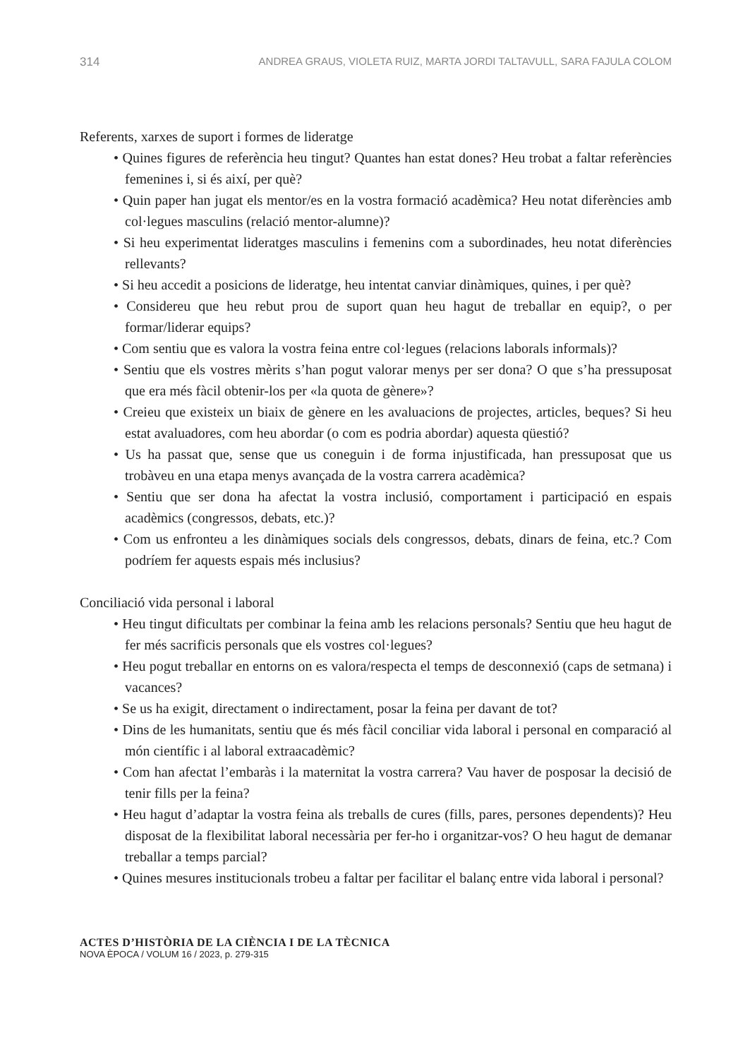314 ANDREA GRAUS, VIOLETA RUIZ, MARTA JORDI TALTAVULL, SARA FAJULA COLOM
Referents, xarxes de suport i formes de lideratge
• Quines figures de referència heu tingut? Quantes han estat dones? Heu trobat a faltar referències femenines i, si és així, per què?
• Quin paper han jugat els mentor/es en la vostra formació acadèmica? Heu notat diferències amb col·legues masculins (relació mentor-alumne)?
• Si heu experimentat lideratges masculins i femenins com a subordinades, heu notat diferències rellevants?
• Si heu accedit a posicions de lideratge, heu intentat canviar dinàmiques, quines, i per què?
• Considereu que heu rebut prou de suport quan heu hagut de treballar en equip?, o per formar/liderar equips?
• Com sentiu que es valora la vostra feina entre col·legues (relacions laborals informals)?
• Sentiu que els vostres mèrits s’han pogut valorar menys per ser dona? O que s’ha pressuposat que era més fàcil obtenir-los per «la quota de gènere»?
• Creieu que existeix un biaix de gènere en les avaluacions de projectes, articles, beques? Si heu estat avaluadores, com heu abordar (o com es podria abordar) aquesta qüestió?
• Us ha passat que, sense que us coneguin i de forma injustificada, han pressuposat que us trobàveu en una etapa menys avançada de la vostra carrera acadèmica?
• Sentiu que ser dona ha afectat la vostra inclusió, comportament i participació en espais acadèmics (congressos, debats, etc.)?
• Com us enfronteu a les dinàmiques socials dels congressos, debats, dinars de feina, etc.? Com podríem fer aquests espais més inclusius?
Conciliació vida personal i laboral
• Heu tingut dificultats per combinar la feina amb les relacions personals? Sentiu que heu hagut de fer més sacrificis personals que els vostres col·legues?
• Heu pogut treballar en entorns on es valora/respecta el temps de desconnexió (caps de setmana) i vacances?
• Se us ha exigit, directament o indirectament, posar la feina per davant de tot?
• Dins de les humanitats, sentiu que és més fàcil conciliar vida laboral i personal en comparació al món científic i al laboral extraacadèmic?
• Com han afectat l’embaràs i la maternitat la vostra carrera? Vau haver de posposar la decisió de tenir fills per la feina?
• Heu hagut d’adaptar la vostra feina als treballs de cures (fills, pares, persones dependents)? Heu disposat de la flexibilitat laboral necessària per fer-ho i organitzar-vos? O heu hagut de demanar treballar a temps parcial?
• Quines mesures institucionals trobeu a faltar per facilitar el balanç entre vida laboral i personal?
ACTES D’HISTÒRIA DE LA CIÈNCIA I DE LA TÈCNICA
NOVA ÈPOCA / VOLUM 16 / 2023, p. 279-315